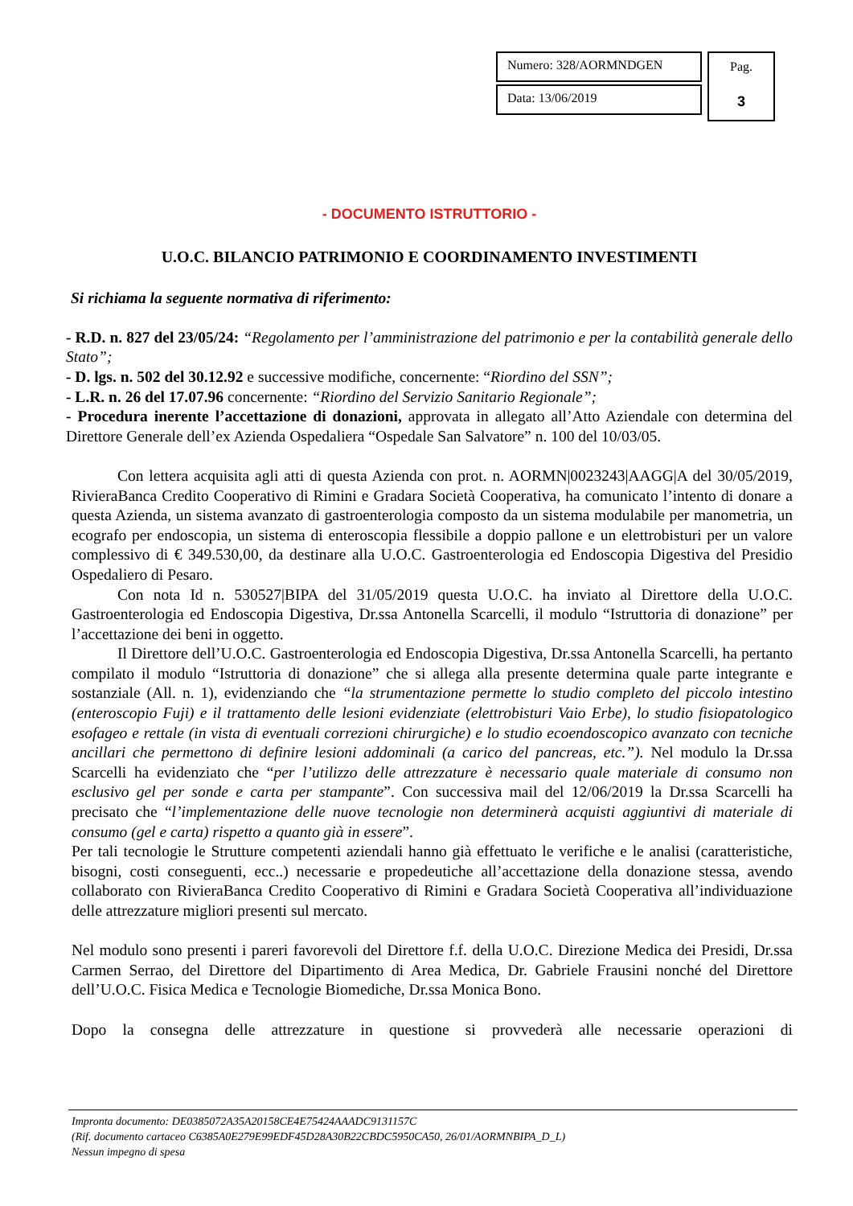Numero: 328/AORMNDGEN
Data: 13/06/2019
Pag.
3
- DOCUMENTO ISTRUTTORIO -
U.O.C. BILANCIO PATRIMONIO E COORDINAMENTO INVESTIMENTI
Si richiama la seguente normativa di riferimento:
- R.D. n. 827 del 23/05/24: “Regolamento per l’amministrazione del patrimonio e per la contabilità generale dello Stato”;
- D. lgs. n. 502 del 30.12.92 e successive modifiche, concernente: “Riordino del SSN”;
- L.R. n. 26 del 17.07.96 concernente: “Riordino del Servizio Sanitario Regionale”;
- Procedura inerente l’accettazione di donazioni, approvata in allegato all’Atto Aziendale con determina del Direttore Generale dell’ex Azienda Ospedaliera “Ospedale San Salvatore” n. 100 del 10/03/05.
Con lettera acquisita agli atti di questa Azienda con prot. n. AORMN|0023243|AAGG|A del 30/05/2019, RivieraBanca Credito Cooperativo di Rimini e Gradara Società Cooperativa, ha comunicato l’intento di donare a questa Azienda, un sistema avanzato di gastroenterologia composto da un sistema modulabile per manometria, un ecografo per endoscopia, un sistema di enteroscopia flessibile a doppio pallone e un elettrobisturi per un valore complessivo di € 349.530,00, da destinare alla U.O.C. Gastroenterologia ed Endoscopia Digestiva del Presidio Ospedaliero di Pesaro.
Con nota Id n. 530527|BIPA del 31/05/2019 questa U.O.C. ha inviato al Direttore della U.O.C. Gastroenterologia ed Endoscopia Digestiva, Dr.ssa Antonella Scarcelli, il modulo “Istruttoria di donazione” per l’accettazione dei beni in oggetto.
Il Direttore dell’U.O.C. Gastroenterologia ed Endoscopia Digestiva, Dr.ssa Antonella Scarcelli, ha pertanto compilato il modulo “Istruttoria di donazione” che si allega alla presente determina quale parte integrante e sostanziale (All. n. 1), evidenziando che “la strumentazione permette lo studio completo del piccolo intestino (enteroscopio Fuji) e il trattamento delle lesioni evidenziate (elettrobisturi Vaio Erbe), lo studio fisiopatologico esofageo e rettale (in vista di eventuali correzioni chirurgiche) e lo studio ecoendoscopico avanzato con tecniche ancillari che permettono di definire lesioni addominali (a carico del pancreas, etc.”). Nel modulo la Dr.ssa Scarcelli ha evidenziato che “per l’utilizzo delle attrezzature è necessario quale materiale di consumo non esclusivo gel per sonde e carta per stampante”. Con successiva mail del 12/06/2019 la Dr.ssa Scarcelli ha precisato che “l’implementazione delle nuove tecnologie non determinerà acquisti aggiuntivi di materiale di consumo (gel e carta) rispetto a quanto già in essere”.
Per tali tecnologie le Strutture competenti aziendali hanno già effettuato le verifiche e le analisi (caratteristiche, bisogni, costi conseguenti, ecc..) necessarie e propedeutiche all’accettazione della donazione stessa, avendo collaborato con RivieraBanca Credito Cooperativo di Rimini e Gradara Società Cooperativa all’individuazione delle attrezzature migliori presenti sul mercato.
Nel modulo sono presenti i pareri favorevoli del Direttore f.f. della U.O.C. Direzione Medica dei Presidi, Dr.ssa Carmen Serrao, del Direttore del Dipartimento di Area Medica, Dr. Gabriele Frausini nonché del Direttore dell’U.O.C. Fisica Medica e Tecnologie Biomediche, Dr.ssa Monica Bono.
Dopo la consegna delle attrezzature in questione si provvederà alle necessarie operazioni di
Impronta documento: DE0385072A35A20158CE4E75424AAADC9131157C
(Rif. documento cartaceo C6385A0E279E99EDF45D28A30B22CBDC5950CA50, 26/01/AORMNBIPA_D_L)
Nessun impegno di spesa